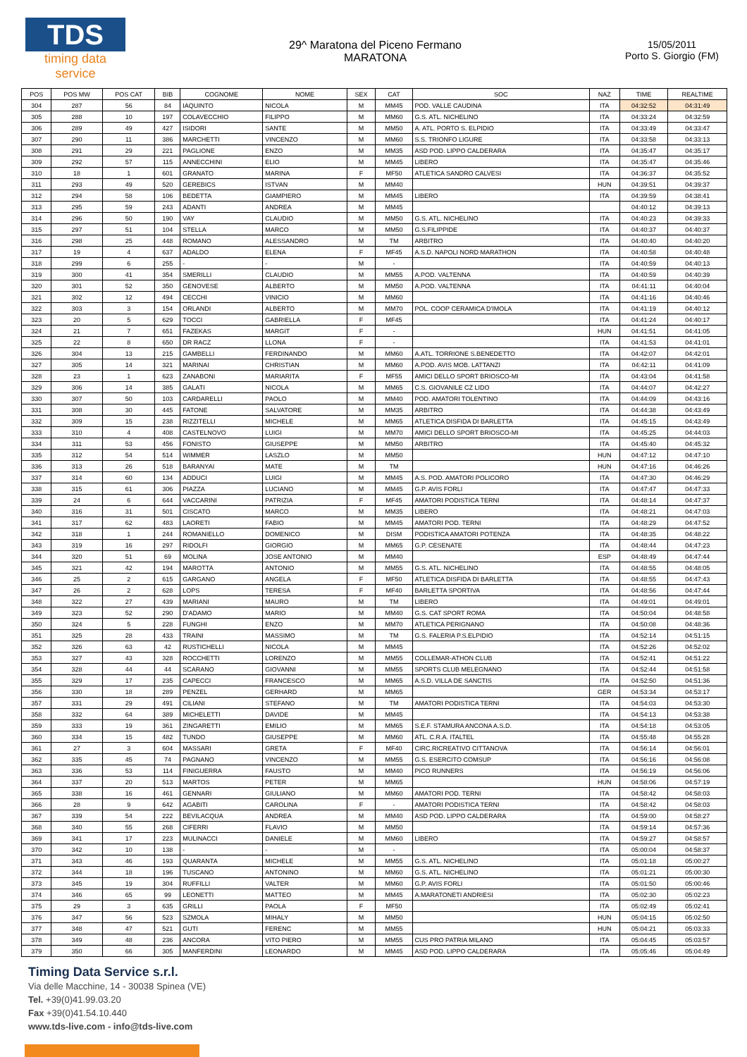TDS
timing data service
29^ Maratona del Piceno Fermano
MARATONA
15/05/2011
Porto S. Giorgio (FM)
| POS | POS MW | POS CAT | BIB | COGNOME | NOME | SEX | CAT | SOC | NAZ | TIME | REALTIME |
| --- | --- | --- | --- | --- | --- | --- | --- | --- | --- | --- | --- |
| 304 | 287 | 56 | 84 | IAQUINTO | NICOLA | M | MM45 | POD. VALLE CAUDINA | ITA | 04:32:52 | 04:31:49 |
| 305 | 288 | 10 | 197 | COLAVECCHIO | FILIPPO | M | MM60 | G.S. ATL. NICHELINO | ITA | 04:33:24 | 04:32:59 |
| 306 | 289 | 49 | 427 | ISIDORI | SANTE | M | MM50 | A. ATL. PORTO S. ELPIDIO | ITA | 04:33:49 | 04:33:47 |
| 307 | 290 | 11 | 386 | MARCHETTI | VINCENZO | M | MM60 | S.S. TRIONFO LIGURE | ITA | 04:33:58 | 04:33:13 |
| 308 | 291 | 29 | 221 | PAGLIONE | ENZO | M | MM35 | ASD POD. LIPPO CALDERARA | ITA | 04:35:47 | 04:35:17 |
| 309 | 292 | 57 | 115 | ANNECCHINI | ELIO | M | MM45 | LIBERO | ITA | 04:35:47 | 04:35:46 |
| 310 | 18 | 1 | 601 | GRANATO | MARINA | F | MF50 | ATLETICA SANDRO CALVESI | ITA | 04:36:37 | 04:35:52 |
| 311 | 293 | 49 | 520 | GEREBICS | ISTVAN | M | MM40 | | HUN | 04:39:51 | 04:39:37 |
| 312 | 294 | 58 | 106 | BEDETTA | GIAMPIERO | M | MM45 | LIBERO | ITA | 04:39:59 | 04:38:41 |
| 313 | 295 | 59 | 243 | ADANTI | ANDREA | M | MM45 | | | 04:40:12 | 04:39:13 |
| 314 | 296 | 50 | 190 | VAY | CLAUDIO | M | MM50 | G.S. ATL. NICHELINO | ITA | 04:40:23 | 04:39:33 |
| 315 | 297 | 51 | 104 | STELLA | MARCO | M | MM50 | G.S.FILIPPIDE | ITA | 04:40:37 | 04:40:37 |
| 316 | 298 | 25 | 448 | ROMANO | ALESSANDRO | M | TM | ARBITRO | ITA | 04:40:40 | 04:40:20 |
| 317 | 19 | 4 | 637 | ADALDO | ELENA | F | MF45 | A.S.D. NAPOLI NORD MARATHON | ITA | 04:40:58 | 04:40:48 |
| 318 | 299 | 6 | 255 | - | - | M | - | | ITA | 04:40:59 | 04:40:13 |
| 319 | 300 | 41 | 354 | SMERILLI | CLAUDIO | M | MM55 | A.POD. VALTENNA | ITA | 04:40:59 | 04:40:39 |
| 320 | 301 | 52 | 350 | GENOVESE | ALBERTO | M | MM50 | A.POD. VALTENNA | ITA | 04:41:11 | 04:40:04 |
| 321 | 302 | 12 | 494 | CECCHI | VINICIO | M | MM60 | | ITA | 04:41:16 | 04:40:46 |
| 322 | 303 | 3 | 154 | ORLANDI | ALBERTO | M | MM70 | POL. COOP CERAMICA D'IMOLA | ITA | 04:41:19 | 04:40:12 |
| 323 | 20 | 5 | 629 | TOCCI | GABRIELLA | F | MF45 | | ITA | 04:41:24 | 04:40:17 |
| 324 | 21 | 7 | 651 | FAZEKAS | MARGIT | F | - | | HUN | 04:41:51 | 04:41:05 |
| 325 | 22 | 8 | 650 | DR RACZ | LLONA | F | - | | ITA | 04:41:53 | 04:41:01 |
| 326 | 304 | 13 | 215 | GAMBELLI | FERDINANDO | M | MM60 | A.ATL. TORRIONE S.BENEDETTO | ITA | 04:42:07 | 04:42:01 |
| 327 | 305 | 14 | 321 | MARINAI | CHRISTIAN | M | MM60 | A.POD. AVIS MOB. LATTANZI | ITA | 04:42:11 | 04:41:09 |
| 328 | 23 | 1 | 623 | ZANABONI | MARIARITA | F | MF55 | AMICI DELLO SPORT BRIOSCO-MI | ITA | 04:43:04 | 04:41:58 |
| 329 | 306 | 14 | 385 | GALATI | NICOLA | M | MM65 | C.S. GIOVANILE CZ LIDO | ITA | 04:44:07 | 04:42:27 |
| 330 | 307 | 50 | 103 | CARDARELLI | PAOLO | M | MM40 | POD. AMATORI TOLENTINO | ITA | 04:44:09 | 04:43:16 |
| 331 | 308 | 30 | 445 | FATONE | SALVATORE | M | MM35 | ARBITRO | ITA | 04:44:38 | 04:43:49 |
| 332 | 309 | 15 | 238 | RIZZITELLI | MICHELE | M | MM65 | ATLETICA DISFIDA DI BARLETTA | ITA | 04:45:15 | 04:43:49 |
| 333 | 310 | 4 | 408 | CASTELNOVO | LUIGI | M | MM70 | AMICI DELLO SPORT BRIOSCO-MI | ITA | 04:45:25 | 04:44:03 |
| 334 | 311 | 53 | 456 | FONISTO | GIUSEPPE | M | MM50 | ARBITRO | ITA | 04:45:40 | 04:45:32 |
| 335 | 312 | 54 | 514 | WIMMER | LASZLO | M | MM50 | | HUN | 04:47:12 | 04:47:10 |
| 336 | 313 | 26 | 518 | BARANYAI | MATE | M | TM | | HUN | 04:47:16 | 04:46:26 |
| 337 | 314 | 60 | 134 | ADDUCI | LUIGI | M | MM45 | A.S. POD. AMATORI POLICORO | ITA | 04:47:30 | 04:46:29 |
| 338 | 315 | 61 | 306 | PIAZZA | LUCIANO | M | MM45 | G.P. AVIS FORLI | ITA | 04:47:47 | 04:47:33 |
| 339 | 24 | 6 | 644 | VACCARINI | PATRIZIA | F | MF45 | AMATORI PODISTICA TERNI | ITA | 04:48:14 | 04:47:37 |
| 340 | 316 | 31 | 501 | CISCATO | MARCO | M | MM35 | LIBERO | ITA | 04:48:21 | 04:47:03 |
| 341 | 317 | 62 | 483 | LAORETI | FABIO | M | MM45 | AMATORI POD. TERNI | ITA | 04:48:29 | 04:47:52 |
| 342 | 318 | 1 | 244 | ROMANIELLO | DOMENICO | M | DISM | PODISTICA AMATORI POTENZA | ITA | 04:48:35 | 04:48:22 |
| 343 | 319 | 16 | 297 | RIDOLFI | GIORGIO | M | MM65 | G.P. CESENATE | ITA | 04:48:44 | 04:47:23 |
| 344 | 320 | 51 | 69 | MOLINA | JOSE ANTONIO | M | MM40 | | ESP | 04:48:49 | 04:47:44 |
| 345 | 321 | 42 | 194 | MAROTTA | ANTONIO | M | MM55 | G.S. ATL. NICHELINO | ITA | 04:48:55 | 04:48:05 |
| 346 | 25 | 2 | 615 | GARGANO | ANGELA | F | MF50 | ATLETICA DISFIDA DI BARLETTA | ITA | 04:48:55 | 04:47:43 |
| 347 | 26 | 2 | 628 | LOPS | TERESA | F | MF40 | BARLETTA SPORTIVA | ITA | 04:48:56 | 04:47:44 |
| 348 | 322 | 27 | 439 | MARIANI | MAURO | M | TM | LIBERO | ITA | 04:49:01 | 04:49:01 |
| 349 | 323 | 52 | 290 | D'ADAMO | MARIO | M | MM40 | G.S. CAT SPORT ROMA | ITA | 04:50:04 | 04:48:58 |
| 350 | 324 | 5 | 228 | FUNGHI | ENZO | M | MM70 | ATLETICA PERIGNANO | ITA | 04:50:08 | 04:48:36 |
| 351 | 325 | 28 | 433 | TRAINI | MASSIMO | M | TM | G.S. FALERIA P.S.ELPIDIO | ITA | 04:52:14 | 04:51:15 |
| 352 | 326 | 63 | 42 | RUSTICHELLI | NICOLA | M | MM45 | | ITA | 04:52:26 | 04:52:02 |
| 353 | 327 | 43 | 328 | ROCCHETTI | LORENZO | M | MM55 | COLLEMAR-ATHON CLUB | ITA | 04:52:41 | 04:51:22 |
| 354 | 328 | 44 | 44 | SCARANO | GIOVANNI | M | MM55 | SPORTS CLUB MELEGNANO | ITA | 04:52:44 | 04:51:58 |
| 355 | 329 | 17 | 235 | CAPECCI | FRANCESCO | M | MM65 | A.S.D. VILLA DE SANCTIS | ITA | 04:52:50 | 04:51:36 |
| 356 | 330 | 18 | 289 | PENZEL | GERHARD | M | MM65 | | GER | 04:53:34 | 04:53:17 |
| 357 | 331 | 29 | 491 | CILIANI | STEFANO | M | TM | AMATORI PODISTICA TERNI | ITA | 04:54:03 | 04:53:30 |
| 358 | 332 | 64 | 389 | MICHELETTI | DAVIDE | M | MM45 | | ITA | 04:54:13 | 04:53:38 |
| 359 | 333 | 19 | 361 | ZINGARETTI | EMILIO | M | MM65 | S.E.F. STAMURA ANCONA A.S.D. | ITA | 04:54:18 | 04:53:05 |
| 360 | 334 | 15 | 482 | TUNDO | GIUSEPPE | M | MM60 | ATL. C.R.A. ITALTEL | ITA | 04:55:48 | 04:55:28 |
| 361 | 27 | 3 | 604 | MASSARI | GRETA | F | MF40 | CIRC.RICREATIVO CITTANOVA | ITA | 04:56:14 | 04:56:01 |
| 362 | 335 | 45 | 74 | PAGNANO | VINCENZO | M | MM55 | G.S. ESERCITO COMSUP | ITA | 04:56:16 | 04:56:08 |
| 363 | 336 | 53 | 114 | FINIGUERRA | FAUSTO | M | MM40 | PICO RUNNERS | ITA | 04:56:19 | 04:56:06 |
| 364 | 337 | 20 | 513 | MARTOS | PETER | M | MM65 | | HUN | 04:58:06 | 04:57:19 |
| 365 | 338 | 16 | 461 | GENNARI | GIULIANO | M | MM60 | AMATORI POD. TERNI | ITA | 04:58:42 | 04:58:03 |
| 366 | 28 | 9 | 642 | AGABITI | CAROLINA | F | - | AMATORI PODISTICA TERNI | ITA | 04:58:42 | 04:58:03 |
| 367 | 339 | 54 | 222 | BEVILACQUA | ANDREA | M | MM40 | ASD POD. LIPPO CALDERARA | ITA | 04:59:00 | 04:58:27 |
| 368 | 340 | 55 | 268 | CIFERRI | FLAVIO | M | MM50 | | ITA | 04:59:14 | 04:57:36 |
| 369 | 341 | 17 | 223 | MULINACCI | DANIELE | M | MM60 | LIBERO | ITA | 04:59:27 | 04:58:57 |
| 370 | 342 | 10 | 138 | - | - | M | - | | ITA | 05:00:04 | 04:58:37 |
| 371 | 343 | 46 | 193 | QUARANTA | MICHELE | M | MM55 | G.S. ATL. NICHELINO | ITA | 05:01:18 | 05:00:27 |
| 372 | 344 | 18 | 196 | TUSCANO | ANTONINO | M | MM60 | G.S. ATL. NICHELINO | ITA | 05:01:21 | 05:00:30 |
| 373 | 345 | 19 | 304 | RUFFILLI | VALTER | M | MM60 | G.P. AVIS FORLI | ITA | 05:01:50 | 05:00:46 |
| 374 | 346 | 65 | 99 | LEONETTI | MATTEO | M | MM45 | A.MARATONETI ANDRIESI | ITA | 05:02:30 | 05:02:23 |
| 375 | 29 | 3 | 635 | GRILLI | PAOLA | F | MF50 | | ITA | 05:02:49 | 05:02:41 |
| 376 | 347 | 56 | 523 | SZMOLA | MIHALY | M | MM50 | | HUN | 05:04:15 | 05:02:50 |
| 377 | 348 | 47 | 521 | GUTI | FERENC | M | MM55 | | HUN | 05:04:21 | 05:03:33 |
| 378 | 349 | 48 | 236 | ANCORA | VITO PIERO | M | MM55 | CUS PRO PATRIA MILANO | ITA | 05:04:45 | 05:03:57 |
| 379 | 350 | 66 | 305 | MANFERDINI | LEONARDO | M | MM45 | ASD POD. LIPPO CALDERARA | ITA | 05:05:46 | 05:04:49 |
Timing Data Service s.r.l.
Via delle Macchine, 14 - 30038 Spinea (VE)
Tel. +39(0)41.99.03.20
Fax +39(0)41.54.10.440
www.tds-live.com - info@tds-live.com